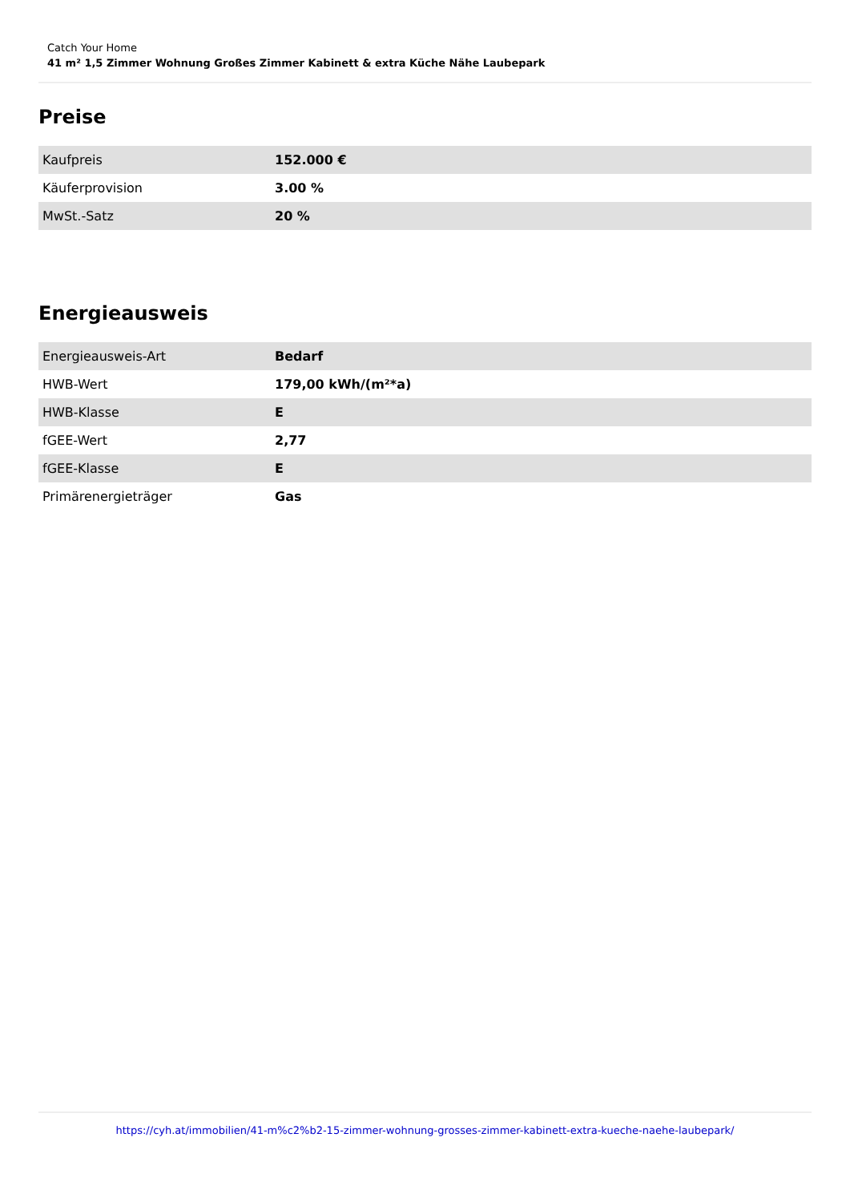Catch Your Home
41 m² 1,5 Zimmer Wohnung Großes Zimmer Kabinett & extra Küche Nähe Laubepark
Preise
| Kaufpreis | 152.000 € |
| Käuferprovision | 3.00 % |
| MwSt.-Satz | 20 % |
Energieausweis
| Energieausweis-Art | Bedarf |
| HWB-Wert | 179,00 kWh/(m²*a) |
| HWB-Klasse | E |
| fGEE-Wert | 2,77 |
| fGEE-Klasse | E |
| Primärenergieträger | Gas |
https://cyh.at/immobilien/41-m%c2%b2-15-zimmer-wohnung-grosses-zimmer-kabinett-extra-kueche-naehe-laubepark/